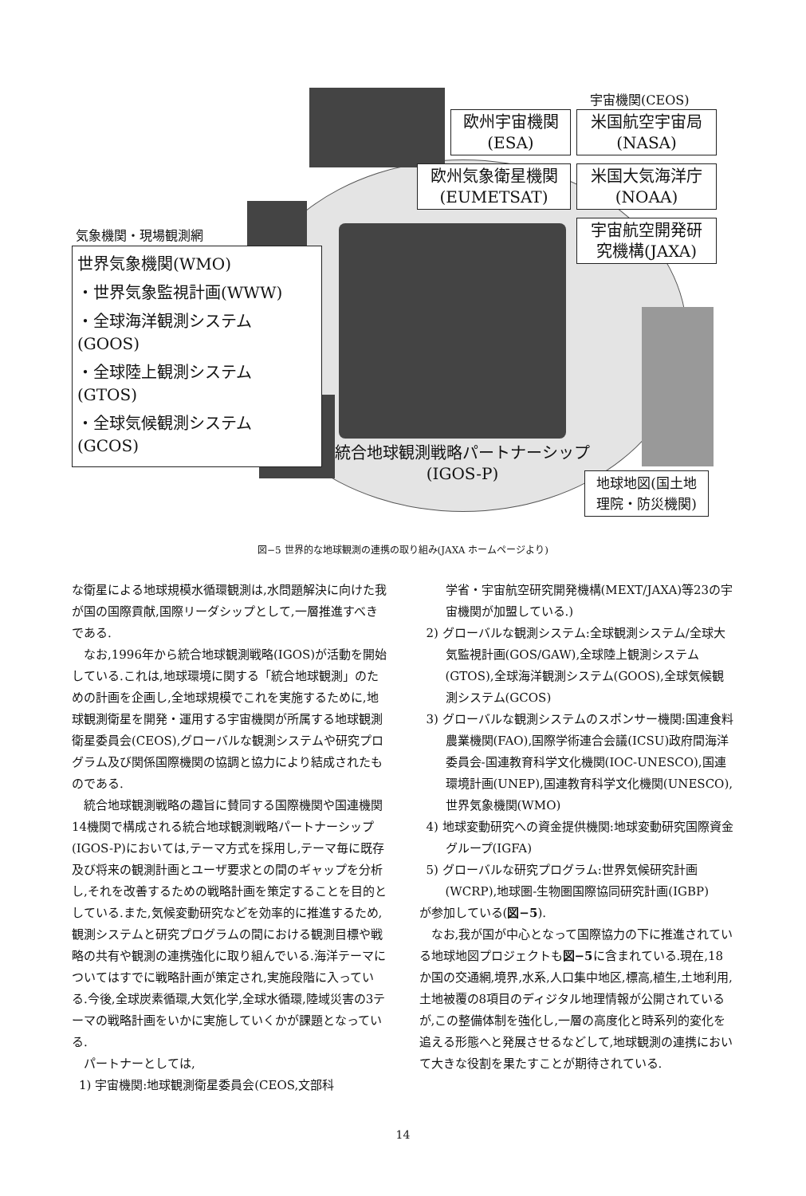宇宙機関(CEOS)
欧州宇宙機関
(ESA)
米国航空宇宙局
(NASA)
欧州気象衛星機関
(EUMETSAT)
米国大気海洋庁
(NOAA)
宇宙航空開発研
究機構(JAXA)
気象機関・現場観測網
世界気象機関(WMO)
・世界気象監視計画(WWW)
・全球海洋観測システム
(GOOS)
・全球陸上観測システム
(GTOS)
・全球気候観測システム
(GCOS)
統合地球観測戦略パートナーシップ
(IGOS-P)
地球地図(国土地
理院・防災機関)
図−5 世界的な地球観測の連携の取り組み(JAXA ホームページより)
な衛星による地球規模水循環観測は,水問題解決に向けた我が国の国際貢献,国際リーダシップとして,一層推進すべきである.
なお,1996年から統合地球観測戦略(IGOS)が活動を開始している.これは,地球環境に関する「統合地球観測」のための計画を企画し,全地球規模でこれを実施するために,地球観測衛星を開発・運用する宇宙機関が所属する地球観測衛星委員会(CEOS),グローバルな観測システムや研究プログラム及び関係国際機関の協調と協力により結成されたものである.
統合地球観測戦略の趣旨に賛同する国際機関や国連機関14機関で構成される統合地球観測戦略パートナーシップ(IGOS-P)においては,テーマ方式を採用し,テーマ毎に既存及び将来の観測計画とユーザ要求との間のギャップを分析し,それを改善するための戦略計画を策定することを目的としている.また,気候変動研究などを効率的に推進するため,観測システムと研究プログラムの間における観測目標や戦略の共有や観測の連携強化に取り組んでいる.海洋テーマについてはすでに戦略計画が策定され,実施段階に入っている.今後,全球炭素循環,大気化学,全球水循環,陸域災害の3テーマの戦略計画をいかに実施していくかが課題となっている.
パートナーとしては,
1) 宇宙機関:地球観測衛星委員会(CEOS,文部科
学省・宇宙航空研究開発機構(MEXT/JAXA)等23の宇宙機関が加盟している.)
2) グローバルな観測システム:全球観測システム/全球大気監視計画(GOS/GAW),全球陸上観測システム(GTOS),全球海洋観測システム(GOOS),全球気候観測システム(GCOS)
3) グローバルな観測システムのスポンサー機関:国連食料農業機関(FAO),国際学術連合会議(ICSU)政府間海洋委員会-国連教育科学文化機関(IOC-UNESCO),国連環境計画(UNEP),国連教育科学文化機関(UNESCO),世界気象機関(WMO)
4) 地球変動研究への資金提供機関:地球変動研究国際資金グループ(IGFA)
5) グローバルな研究プログラム:世界気候研究計画(WCRP),地球圏-生物圏国際協同研究計画(IGBP)
が参加している(図−5).
なお,我が国が中心となって国際協力の下に推進されている地球地図プロジェクトも図−5に含まれている.現在,18か国の交通網,境界,水系,人口集中地区,標高,植生,土地利用,土地被覆の8項目のディジタル地理情報が公開されているが,この整備体制を強化し,一層の高度化と時系列的変化を追える形態へと発展させるなどして,地球観測の連携において大きな役割を果たすことが期待されている.
14